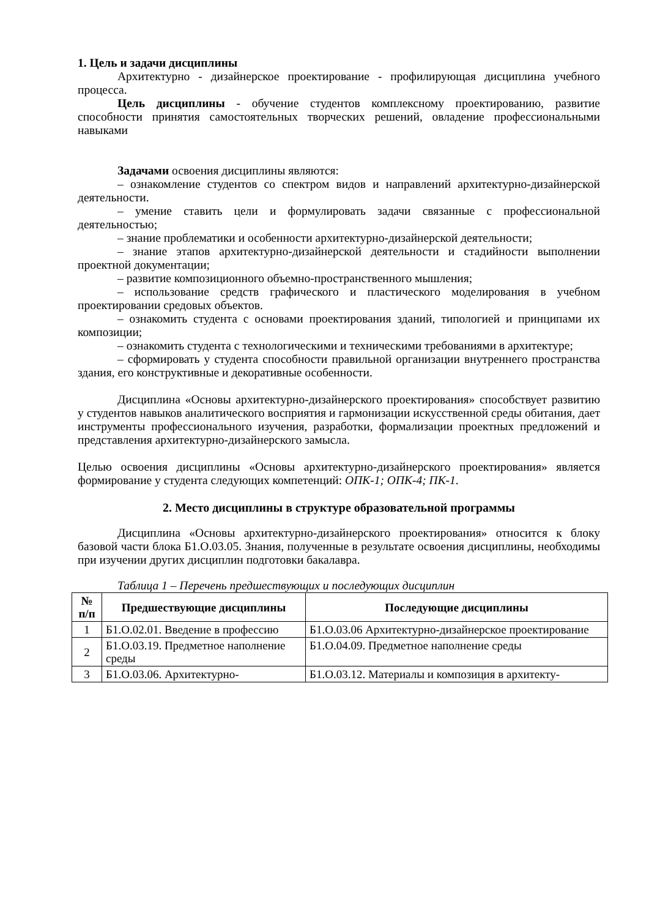1. Цель и задачи дисциплины
Архитектурно - дизайнерское проектирование - профилирующая дисциплина учебного процесса.
Цель дисциплины - обучение студентов комплексному проектированию, развитие способности принятия самостоятельных творческих решений, овладение профессиональными навыками
Задачами освоения дисциплины являются:
– ознакомление студентов со спектром видов и направлений архитектурно-дизайнерской деятельности.
– умение ставить цели и формулировать задачи связанные с профессиональной деятельностью;
– знание проблематики и особенности архитектурно-дизайнерской деятельности;
– знание этапов архитектурно-дизайнерской деятельности и стадийности выполнении проектной документации;
– развитие композиционного объемно-пространственного мышления;
– использование средств графического и пластического моделирования в учебном проектировании средовых объектов.
– ознакомить студента с основами проектирования зданий, типологией и принципами их композиции;
– ознакомить студента с технологическими и техническими требованиями в архитектуре;
– сформировать у студента способности правильной организации внутреннего пространства здания, его конструктивные и декоративные особенности.
Дисциплина «Основы архитектурно-дизайнерского проектирования» способствует развитию у студентов навыков аналитического восприятия и гармонизации искусственной среды обитания, дает инструменты профессионального изучения, разработки, формализации проектных предложений и представления архитектурно-дизайнерского замысла.
Целью освоения дисциплины «Основы архитектурно-дизайнерского проектирования» является формирование у студента следующих компетенций: ОПК-1; ОПК-4; ПК-1.
2. Место дисциплины в структуре образовательной программы
Дисциплина «Основы архитектурно-дизайнерского проектирования» относится к блоку базовой части блока Б1.О.03.05. Знания, полученные в результате освоения дисциплины, необходимы при изучении других дисциплин подготовки бакалавра.
Таблица 1 – Перечень предшествующих и последующих дисциплин
| № п/п | Предшествующие дисциплины | Последующие дисциплины |
| --- | --- | --- |
| 1 | Б1.О.02.01. Введение в профессию | Б1.О.03.06 Архитектурно-дизайнерское проектирование |
| 2 | Б1.О.03.19. Предметное наполнение среды | Б1.О.04.09. Предметное наполнение среды |
| 3 | Б1.О.03.06. Архитектурно- | Б1.О.03.12. Материалы и композиция в архитекту- |